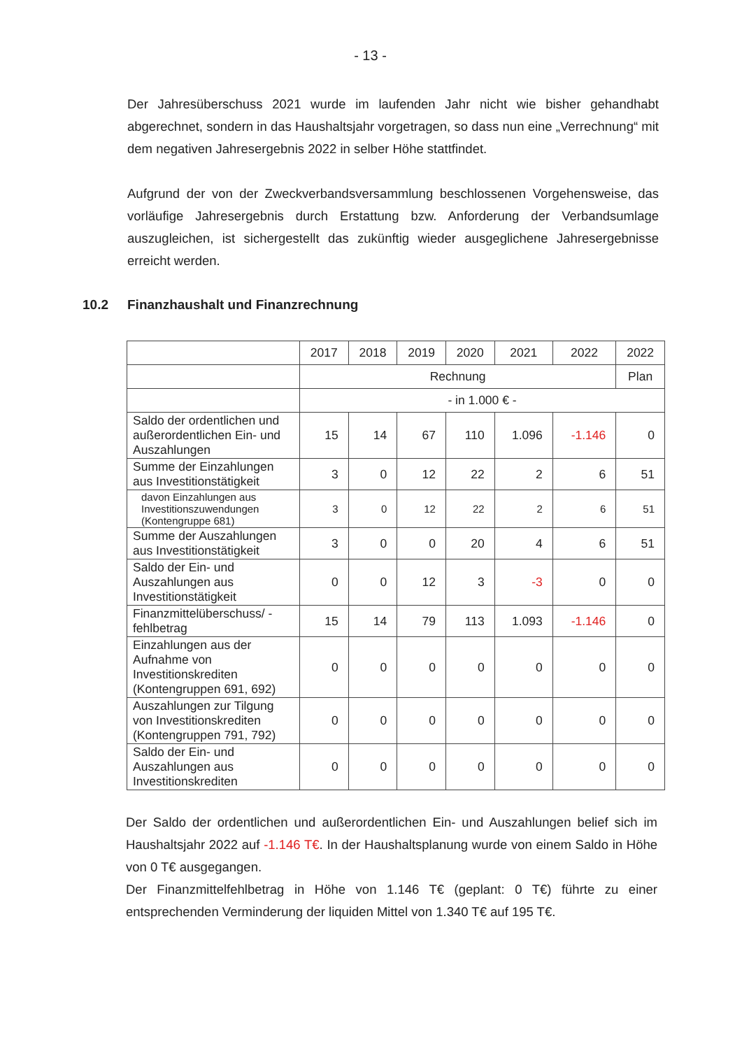- 13 -
Der Jahresüberschuss 2021 wurde im laufenden Jahr nicht wie bisher gehandhabt abgerechnet, sondern in das Haushaltsjahr vorgetragen, so dass nun eine „Verrechnung“ mit dem negativen Jahresergebnis 2022 in selber Höhe stattfindet.
Aufgrund der von der Zweckverbandsversammlung beschlossenen Vorgehensweise, das vorläufige Jahresergebnis durch Erstattung bzw. Anforderung der Verbandsumlage auszugleichen, ist sichergestellt das zukünftig wieder ausgeglichene Jahresergebnisse erreicht werden.
10.2 Finanzhaushalt und Finanzrechnung
| | 2017 | 2018 | 2019 | 2020 | 2021 | 2022 | 2022 |
| --- | --- | --- | --- | --- | --- | --- | --- |
| | Rechnung | | | | | | Plan |
| | - in 1.000 € - | | | | | | |
| Saldo der ordentlichen und außerordentlichen Ein- und Auszahlungen | 15 | 14 | 67 | 110 | 1.096 | -1.146 | 0 |
| Summe der Einzahlungen aus Investitionstätigkeit | 3 | 0 | 12 | 22 | 2 | 6 | 51 |
| davon Einzahlungen aus Investitionszuwendungen (Kontengruppe 681) | 3 | 0 | 12 | 22 | 2 | 6 | 51 |
| Summe der Auszahlungen aus Investitionstätigkeit | 3 | 0 | 0 | 20 | 4 | 6 | 51 |
| Saldo der Ein- und Auszahlungen aus Investitionstätigkeit | 0 | 0 | 12 | 3 | -3 | 0 | 0 |
| Finanzmittelüberschuss/ -fehlbetrag | 15 | 14 | 79 | 113 | 1.093 | -1.146 | 0 |
| Einzahlungen aus der Aufnahme von Investitionskrediten (Kontengruppen 691, 692) | 0 | 0 | 0 | 0 | 0 | 0 | 0 |
| Auszahlungen zur Tilgung von Investitionskrediten (Kontengruppen 791, 792) | 0 | 0 | 0 | 0 | 0 | 0 | 0 |
| Saldo der Ein- und Auszahlungen aus Investitionskrediten | 0 | 0 | 0 | 0 | 0 | 0 | 0 |
Der Saldo der ordentlichen und außerordentlichen Ein- und Auszahlungen belief sich im Haushaltsjahr 2022 auf -1.146 T€. In der Haushaltsplanung wurde von einem Saldo in Höhe von 0 T€ ausgegangen.
Der Finanzmittelfehlbetrag in Höhe von 1.146 T€ (geplant: 0 T€) führte zu einer entsprechenden Verminderung der liquiden Mittel von 1.340 T€ auf 195 T€.